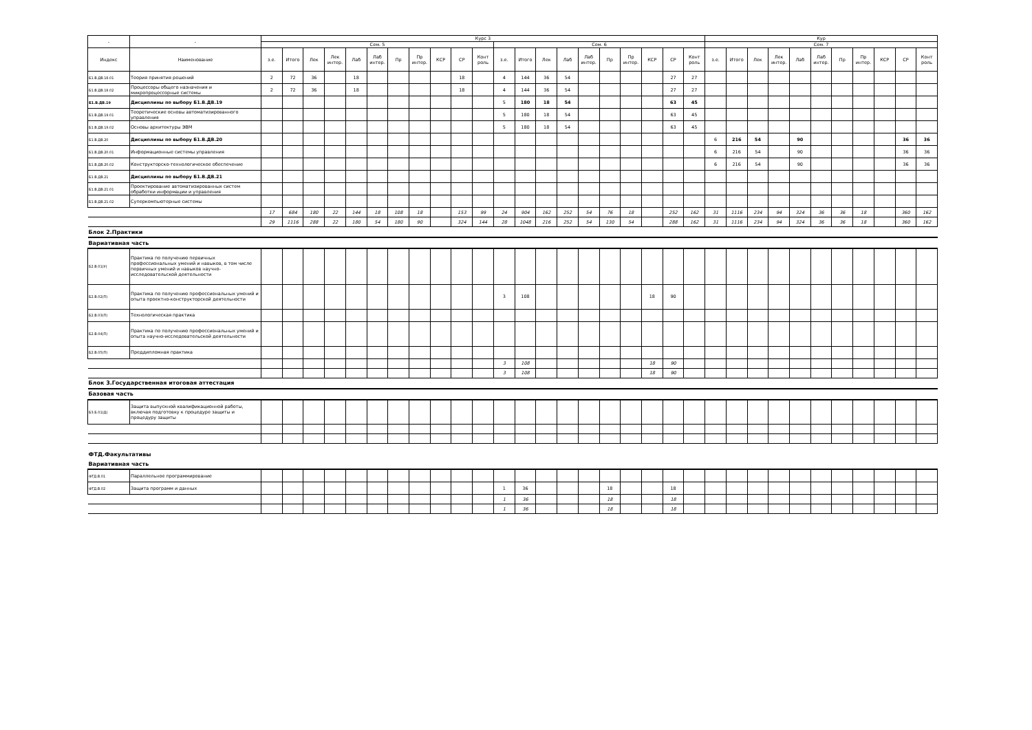| - | - | Курс 3 | | | | | | | | | | | | | | | | | | | | | Кур | | | | | | | | | | |
| --- | --- | --- | --- | --- | --- | --- | --- | --- | --- | --- | --- | --- | --- | --- | --- | --- | --- | --- | --- | --- | --- | --- | --- | --- | --- | --- | --- | --- | --- | --- | --- | --- | --- |
| | | Сем. 5 | | | | | | | | | | | Сем. 6 | | | | | | | | | | Сем. 7 | | | | | | | | | | |
| Индекс | Наименование | з.е. | Итого | Лек | Лек интер. | Лаб | Лаб интер. | Пр | Пр интер. | КСР | СР | Конт роль | з.е. | Итого | Лек | Лаб | Лаб интер. | Пр | Пр интер. | КСР | СР | Конт роль | з.е. | Итого | Лек | Лек интер. | Лаб | Лаб интер. | Пр | Пр интер. | КСР | СР | Конт роль |
| Б1.В.ДВ.18.01 | Теория принятия решений | 2 | 72 | 36 | | 18 | | | | | 18 | | 4 | 144 | 36 | 54 | | | | | 27 | 27 | | | | | | | | | | | |
| Б1.В.ДВ.18.02 | Процессоры общего назначения и микропроцессорные системы | 2 | 72 | 36 | | 18 | | | | | 18 | | 4 | 144 | 36 | 54 | | | | | 27 | 27 | | | | | | | | | | | |
| Б1.В.ДВ.19 | Дисциплины по выбору Б1.В.ДВ.19 | | | | | | | | | | | | 5 | 180 | 18 | 54 | | | | | 63 | 45 | | | | | | | | | | | |
| Б1.В.ДВ.19.01 | Теоретические основы автоматизированного управления | | | | | | | | | | | | 5 | 180 | 18 | 54 | | | | | 63 | 45 | | | | | | | | | | | |
| Б1.В.ДВ.19.02 | Основы архитектуры ЭВМ | | | | | | | | | | | | 5 | 180 | 18 | 54 | | | | | 63 | 45 | | | | | | | | | | | |
| Б1.В.ДВ.20 | Дисциплины по выбору Б1.В.ДВ.20 | | | | | | | | | | | | | | | | | | | | | | 6 | 216 | 54 | | 90 | | | | | 36 | 36 |
| Б1.В.ДВ.20.01 | Информационные системы управления | | | | | | | | | | | | | | | | | | | | | | 6 | 216 | 54 | | 90 | | | | | 36 | 36 |
| Б1.В.ДВ.20.02 | Конструкторско-технологическое обеспечение | | | | | | | | | | | | | | | | | | | | | | 6 | 216 | 54 | | 90 | | | | | 36 | 36 |
| Б1.В.ДВ.21 | Дисциплины по выбору Б1.В.ДВ.21 | | | | | | | | | | | | | | | | | | | | | | | | | | | | | | | | |
| Б1.В.ДВ.21.01 | Проектирование автоматизированных систем обработки информации и управления | | | | | | | | | | | | | | | | | | | | | | | | | | | | | | | | |
| Б1.В.ДВ.21.02 | Суперкомпьютерные системы | | | | | | | | | | | | | | | | | | | | | | | | | | | | | | | | |
| | | 17 | 684 | 180 | 22 | 144 | 18 | 108 | 18 | | 153 | 99 | 24 | 904 | 162 | 252 | 54 | 76 | 18 | | 252 | 162 | 31 | 1116 | 234 | 94 | 324 | 36 | 36 | 18 | | 360 | 162 |
| | | 29 | 1116 | 288 | 22 | 180 | 54 | 180 | 90 | | 324 | 144 | 28 | 1048 | 216 | 252 | 54 | 130 | 54 | | 288 | 162 | 31 | 1116 | 234 | 94 | 324 | 36 | 36 | 18 | | 360 | 162 |
| Блок 2.Практики | | | | | | | | | | | | | | | | | | | | | | | | | | | | | | | | | |
| Вариативная часть | | | | | | | | | | | | | | | | | | | | | | | | | | | | | | | | | |
| Б2.В.01(У) | Практика по получению первичных профессиональных умений и навыков, в том числе первичных умений и навыков научно-исследовательской деятельности | | | | | | | | | | | | | | | | | | | | | | | | | | | | | | | | |
| Б2.В.02(П) | Практика по получению профессиональных умений и опыта проектно-конструкторской деятельности | | | | | | | | | | | | 3 | 108 | | | | | | 18 | 90 | | | | | | | | | | | | |
| Б2.В.03(П) | Технологическая практика | | | | | | | | | | | | | | | | | | | | | | | | | | | | | | | | |
| Б2.В.04(П) | Практика по получению профессиональных умений и опыта научно-исследовательской деятельности | | | | | | | | | | | | | | | | | | | | | | | | | | | | | | | | |
| Б2.В.05(П) | Преддипломная практика | | | | | | | | | | | | | | | | | | | | | | | | | | | | | | | | |
| | | | | | | | | | | | | | 3 | 108 | | | | | | 18 | 90 | | | | | | | | | | | | |
| | | | | | | | | | | | | | 3 | 108 | | | | | | 18 | 90 | | | | | | | | | | | | |
| Блок 3.Государственная итоговая аттестация | | | | | | | | | | | | | | | | | | | | | | | | | | | | | | | | | |
| Базовая часть | | | | | | | | | | | | | | | | | | | | | | | | | | | | | | | | | |
| Б3.Б.01(Д) | Защита выпускной квалификационной работы, включая подготовку к процедуре защиты и процедуру защиты | | | | | | | | | | | | | | | | | | | | | | | | | | | | | | | | |
| ФТД.Факультативы | | | | | | | | | | | | | | | | | | | | | | | | | | | | | | | | | |
| Вариативная часть | | | | | | | | | | | | | | | | | | | | | | | | | | | | | | | | | |
| ФТД.В.01 | Параллельное программирование | | | | | | | | | | | | | | | | | | | | | | | | | | | | | | | | |
| ФТД.В.02 | Защита программ и данных | | | | | | | | | | | | 1 | 36 | | | | 18 | | | 18 | | | | | | | | | | | | |
| | | | | | | | | | | | | | 1 | 36 | | | | 18 | | | 18 | | | | | | | | | | | | |
| | | | | | | | | | | | | | 1 | 36 | | | | 18 | | | 18 | | | | | | | | | | | | |